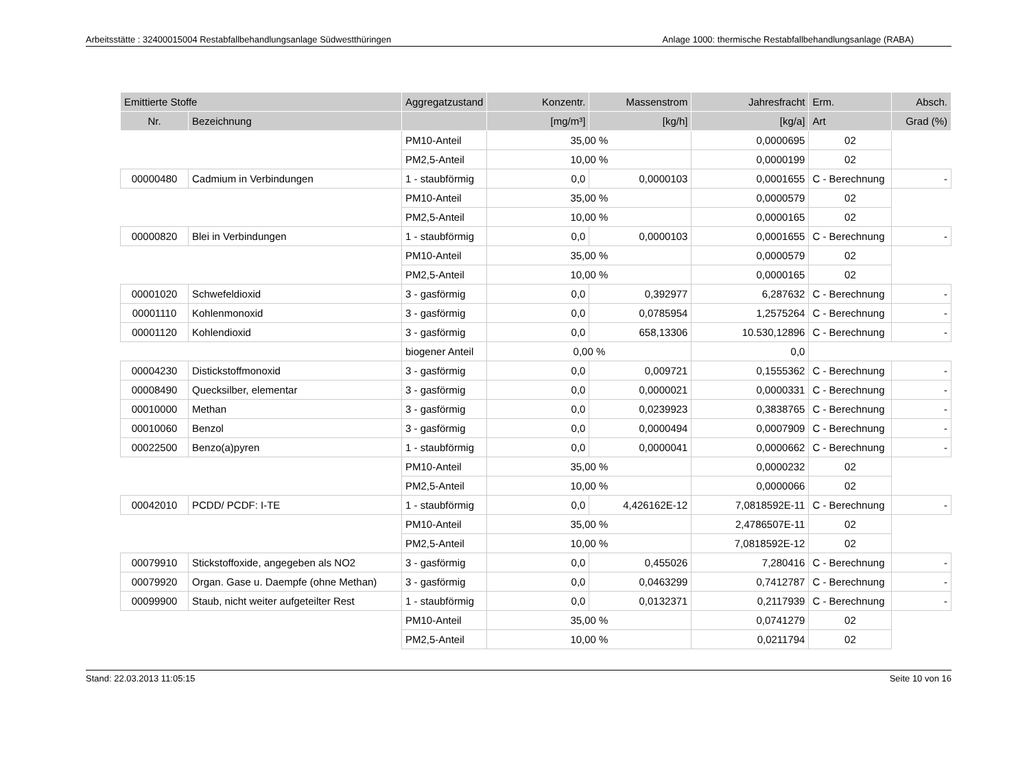Arbeitsstätte : 32400015004 Restabfallbehandlungsanlage Südwestthüringen Anlage 1000: thermische Restabfallbehandlungsanlage (RABA)
| Emittierte Stoffe | | Aggregatzustand | Konzentr. | Massenstrom | Jahresfracht | Erm. | Absch. |
| --- | --- | --- | --- | --- | --- | --- | --- |
| Nr. | Bezeichnung | | [mg/m³] | [kg/h] | [kg/a] | Art | Grad (%) |
| | | PM10-Anteil | 35,00 % | | 0,0000695 | 02 | |
| | | PM2,5-Anteil | 10,00 % | | 0,0000199 | 02 | |
| 00000480 | Cadmium in Verbindungen | 1 - staubförmig | 0,0 | 0,0000103 | 0,0001655 | C - Berechnung | - |
| | | PM10-Anteil | 35,00 % | | 0,0000579 | 02 | |
| | | PM2,5-Anteil | 10,00 % | | 0,0000165 | 02 | |
| 00000820 | Blei in Verbindungen | 1 - staubförmig | 0,0 | 0,0000103 | 0,0001655 | C - Berechnung | - |
| | | PM10-Anteil | 35,00 % | | 0,0000579 | 02 | |
| | | PM2,5-Anteil | 10,00 % | | 0,0000165 | 02 | |
| 00001020 | Schwefeldioxid | 3 - gasförmig | 0,0 | 0,392977 | 6,287632 | C - Berechnung | - |
| 00001110 | Kohlenmonoxid | 3 - gasförmig | 0,0 | 0,0785954 | 1,2575264 | C - Berechnung | - |
| 00001120 | Kohlendioxid | 3 - gasförmig | 0,0 | 658,13306 | 10.530,12896 | C - Berechnung | - |
| | | biogener Anteil | 0,00 % | | 0,0 | | |
| 00004230 | Distickstoffmonoxid | 3 - gasförmig | 0,0 | 0,009721 | 0,1555362 | C - Berechnung | - |
| 00008490 | Quecksilber, elementar | 3 - gasförmig | 0,0 | 0,0000021 | 0,0000331 | C - Berechnung | - |
| 00010000 | Methan | 3 - gasförmig | 0,0 | 0,0239923 | 0,3838765 | C - Berechnung | - |
| 00010060 | Benzol | 3 - gasförmig | 0,0 | 0,0000494 | 0,0007909 | C - Berechnung | - |
| 00022500 | Benzo(a)pyren | 1 - staubförmig | 0,0 | 0,0000041 | 0,0000662 | C - Berechnung | - |
| | | PM10-Anteil | 35,00 % | | 0,0000232 | 02 | |
| | | PM2,5-Anteil | 10,00 % | | 0,0000066 | 02 | |
| 00042010 | PCDD/ PCDF: I-TE | 1 - staubförmig | 0,0 | 4,426162E-12 | 7,0818592E-11 | C - Berechnung | - |
| | | PM10-Anteil | 35,00 % | | 2,4786507E-11 | 02 | |
| | | PM2,5-Anteil | 10,00 % | | 7,0818592E-12 | 02 | |
| 00079910 | Stickstoffoxide, angegeben als NO2 | 3 - gasförmig | 0,0 | 0,455026 | 7,280416 | C - Berechnung | - |
| 00079920 | Organ. Gase u. Daempfe (ohne Methan) | 3 - gasförmig | 0,0 | 0,0463299 | 0,7412787 | C - Berechnung | - |
| 00099900 | Staub, nicht weiter aufgeteilter Rest | 1 - staubförmig | 0,0 | 0,0132371 | 0,2117939 | C - Berechnung | - |
| | | PM10-Anteil | 35,00 % | | 0,0741279 | 02 | |
| | | PM2,5-Anteil | 10,00 % | | 0,0211794 | 02 | |
Stand: 22.03.2013 11:05:15 Seite 10 von 16